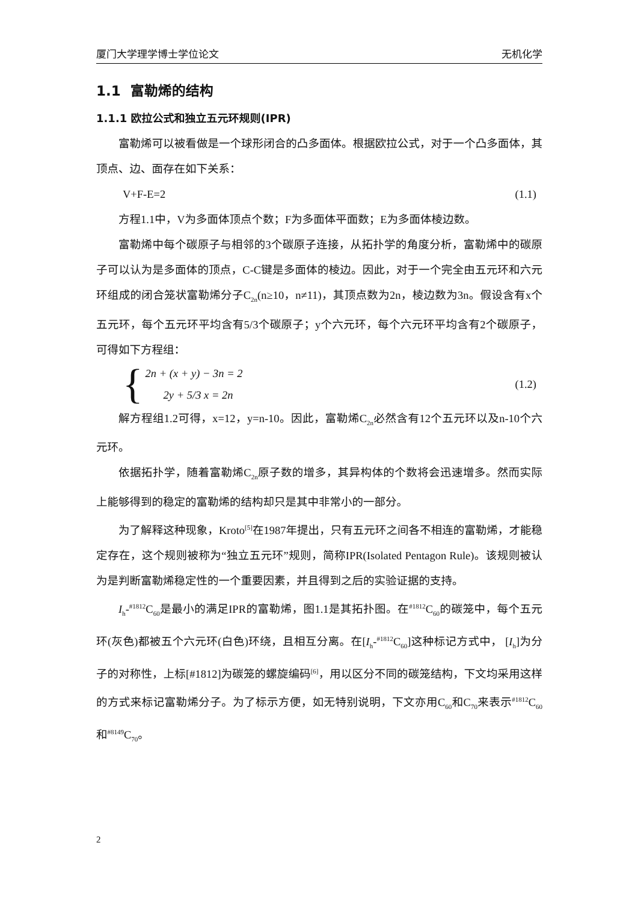厦门大学理学博士学位论文 无机化学
1.1 富勒烯的结构
1.1.1 欧拉公式和独立五元环规则(IPR)
富勒烯可以被看做是一个球形闭合的凸多面体。根据欧拉公式，对于一个凸多面体，其顶点、边、面存在如下关系：
V+F-E=2 (1.1)
方程1.1中，V为多面体顶点个数；F为多面体平面数；E为多面体棱边数。
富勒烯中每个碳原子与相邻的3个碳原子连接，从拓扑学的角度分析，富勒烯中的碳原子可以认为是多面体的顶点，C-C键是多面体的棱边。因此，对于一个完全由五元环和六元环组成的闭合笼状富勒烯分子C<sub>2n</sub>(n≥10，n≠11)，其顶点数为2n，棱边数为3n。假设含有x个五元环，每个五元环平均含有5/3个碳原子；y个六元环，每个六元环平均含有2个碳原子，可得如下方程组：
{
2n + (x + y) − 3n = 2
2y + 5/3 x = 2n
(1.2)
解方程组1.2可得，x=12，y=n-10。因此，富勒烯C<sub>2n</sub>必然含有12个五元环以及n-10个六元环。
依据拓扑学，随着富勒烯C<sub>2n</sub>原子数的增多，其异构体的个数将会迅速增多。然而实际上能够得到的稳定的富勒烯的结构却只是其中非常小的一部分。
为了解释这种现象，Kroto<sup>[5]</sup>在1987年提出，只有五元环之间各不相连的富勒烯，才能稳定存在，这个规则被称为“独立五元环”规则，简称IPR(Isolated Pentagon Rule)。该规则被认为是判断富勒烯稳定性的一个重要因素，并且得到之后的实验证据的支持。
I<sub>h</sub>-<sup>#1812</sup>C<sub>60</sub>是最小的满足IPR的富勒烯，图1.1是其拓扑图。在<sup>#1812</sup>C<sub>60</sub>的碳笼中，每个五元环(灰色)都被五个六元环(白色)环绕，且相互分离。在[I<sub>h</sub>-<sup>#1812</sup>C<sub>60</sub>]这种标记方式中， [I<sub>h</sub>]为分子的对称性，上标[#1812]为碳笼的螺旋编码<sup>[6]</sup>，用以区分不同的碳笼结构，下文均采用这样的方式来标记富勒烯分子。为了标示方便，如无特别说明，下文亦用C<sub>60</sub>和C<sub>70</sub>来表示<sup>#1812</sup>C<sub>60</sub>和<sup>#8149</sup>C<sub>70</sub>。
2